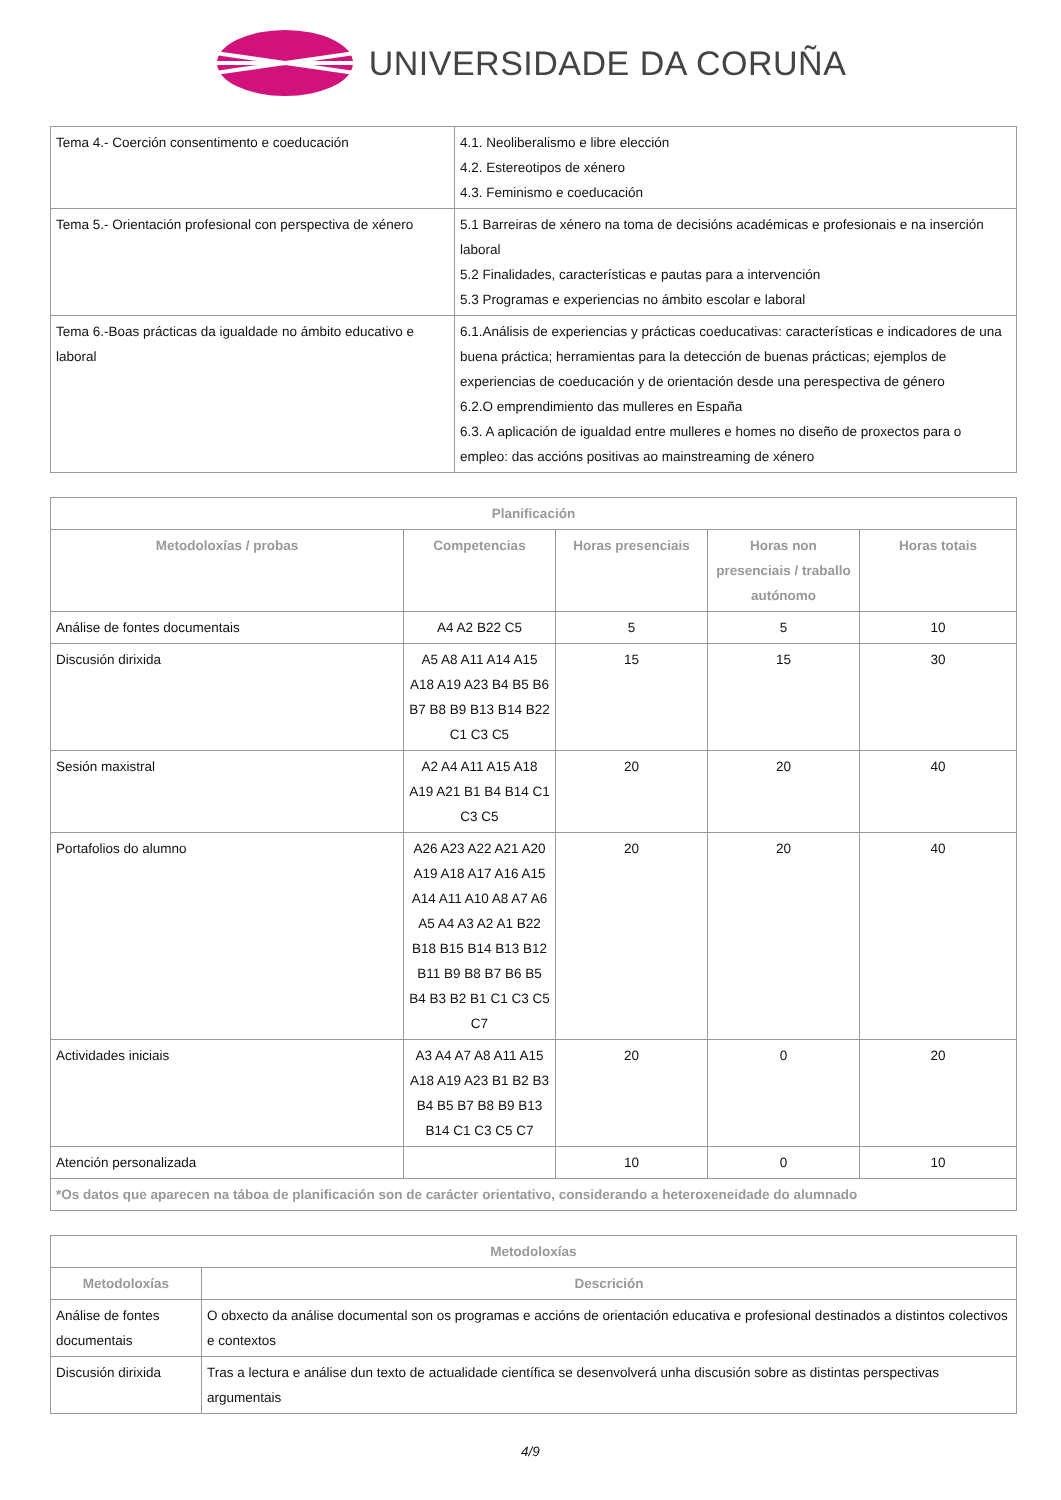UNIVERSIDADE DA CORUÑA
| Tema 4.- Coerción consentimento e coeducación | 4.1. Neoliberalismo e libre elección 4.2. Estereotipos de xénero 4.3. Feminismo e coeducación |
| Tema 5.- Orientación profesional con perspectiva de xénero | 5.1 Barreiras de xénero na toma de decisións académicas e profesionais e na inserción laboral 5.2 Finalidades, características e pautas para a intervención 5.3 Programas e experiencias no ámbito escolar e laboral |
| Tema 6.-Boas prácticas da igualdade no ámbito educativo e laboral | 6.1.Análisis de experiencias y prácticas coeducativas: características e indicadores de una buena práctica; herramientas para la detección de buenas prácticas; ejemplos de experiencias de coeducación y de orientación desde una perespectiva de género 6.2.O emprendimiento das mulleres en España 6.3. A aplicación de igualdad entre mulleres e homes no diseño de proxectos para o empleo: das accións positivas ao mainstreaming de xénero |
| Planificación | | | | |
| --- | --- | --- | --- | --- |
| Metodoloxías / probas | Competencias | Horas presenciais | Horas non presenciais / traballo autónomo | Horas totais |
| Análise de fontes documentais | A4 A2 B22 C5 | 5 | 5 | 10 |
| Discusión dirixida | A5 A8 A11 A14 A15 A18 A19 A23 B4 B5 B6 B7 B8 B9 B13 B14 B22 C1 C3 C5 | 15 | 15 | 30 |
| Sesión maxistral | A2 A4 A11 A15 A18 A19 A21 B1 B4 B14 C1 C3 C5 | 20 | 20 | 40 |
| Portafolios do alumno | A26 A23 A22 A21 A20 A19 A18 A17 A16 A15 A14 A11 A10 A8 A7 A6 A5 A4 A3 A2 A1 B22 B18 B15 B14 B13 B12 B11 B9 B8 B7 B6 B5 B4 B3 B2 B1 C1 C3 C5 C7 | 20 | 20 | 40 |
| Actividades iniciais | A3 A4 A7 A8 A11 A15 A18 A19 A23 B1 B2 B3 B4 B5 B7 B8 B9 B13 B14 C1 C3 C5 C7 | 20 | 0 | 20 |
| Atención personalizada | | 10 | 0 | 10 |
| *Os datos que aparecen na táboa de planificación son de carácter orientativo, considerando a heteroxeneidade do alumnado | | | | |
| Metodoloxías | |
| --- | --- |
| Metodoloxías | Descrición |
| Análise de fontes documentais | O obxecto da análise documental son os programas e accións de orientación educativa e profesional destinados a distintos colectivos e contextos |
| Discusión dirixida | Tras a lectura e análise dun texto de actualidade científica se desenvolverá unha discusión sobre as distintas perspectivas argumentais |
4/9